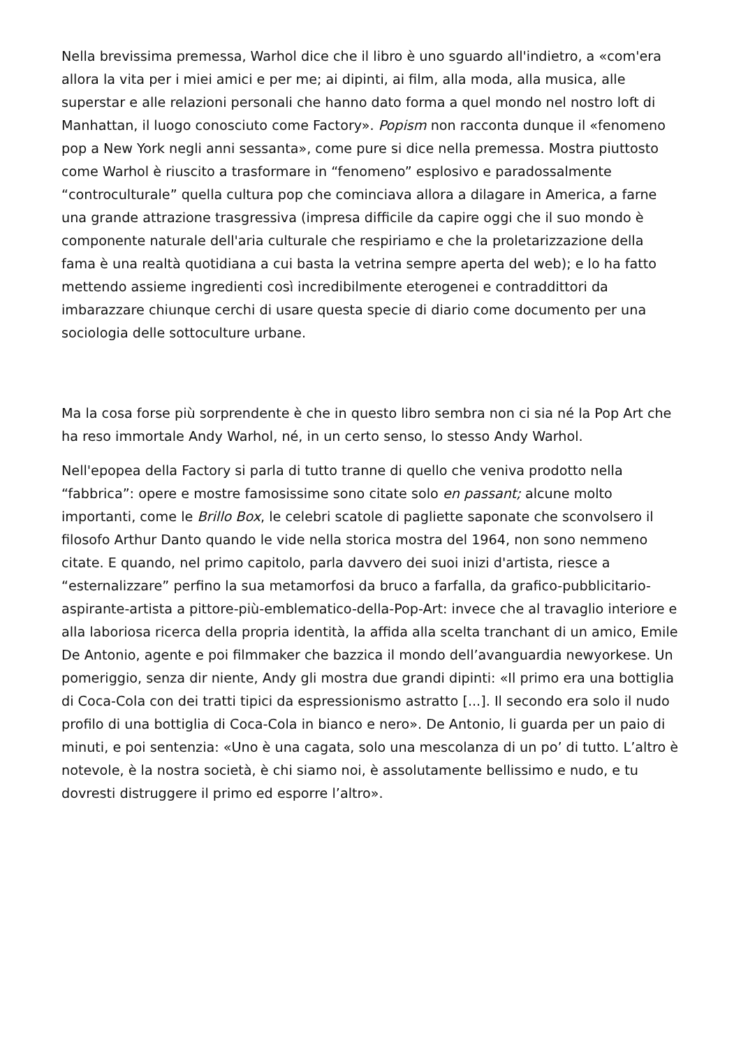Nella brevissima premessa, Warhol dice che il libro è uno sguardo all'indietro, a «com'era allora la vita per i miei amici e per me; ai dipinti, ai film, alla moda, alla musica, alle superstar e alle relazioni personali che hanno dato forma a quel mondo nel nostro loft di Manhattan, il luogo conosciuto come Factory». Popism non racconta dunque il «fenomeno pop a New York negli anni sessanta», come pure si dice nella premessa. Mostra piuttosto come Warhol è riuscito a trasformare in “fenomeno” esplosivo e paradossalmente “controculturale” quella cultura pop che cominciava allora a dilagare in America, a farne una grande attrazione trasgressiva (impresa difficile da capire oggi che il suo mondo è componente naturale dell'aria culturale che respiriamo e che la proletarizzazione della fama è una realtà quotidiana a cui basta la vetrina sempre aperta del web); e lo ha fatto mettendo assieme ingredienti così incredibilmente eterogenei e contraddittori da imbarazzare chiunque cerchi di usare questa specie di diario come documento per una sociologia delle sottoculture urbane.
Ma la cosa forse più sorprendente è che in questo libro sembra non ci sia né la Pop Art che ha reso immortale Andy Warhol, né, in un certo senso, lo stesso Andy Warhol.
Nell'epopea della Factory si parla di tutto tranne di quello che veniva prodotto nella “fabbrica”: opere e mostre famosissime sono citate solo en passant; alcune molto importanti, come le Brillo Box, le celebri scatole di pagliette saponate che sconvolsero il filosofo Arthur Danto quando le vide nella storica mostra del 1964, non sono nemmeno citate. E quando, nel primo capitolo, parla davvero dei suoi inizi d'artista, riesce a “esternalizzare” perfino la sua metamorfosi da bruco a farfalla, da grafico-pubblicitario-aspirante-artista a pittore-più-emblematico-della-Pop-Art: invece che al travaglio interiore e alla laboriosa ricerca della propria identità, la affida alla scelta tranchant di un amico, Emile De Antonio, agente e poi filmmaker che bazzica il mondo dell’avanguardia newyorkese. Un pomeriggio, senza dir niente, Andy gli mostra due grandi dipinti: «Il primo era una bottiglia di Coca-Cola con dei tratti tipici da espressionismo astratto [...]. Il secondo era solo il nudo profilo di una bottiglia di Coca-Cola in bianco e nero». De Antonio, li guarda per un paio di minuti, e poi sentenzia: «Uno è una cagata, solo una mescolanza di un po’ di tutto. L’altro è notevole, è la nostra società, è chi siamo noi, è assolutamente bellissimo e nudo, e tu dovresti distruggere il primo ed esporre l’altro».